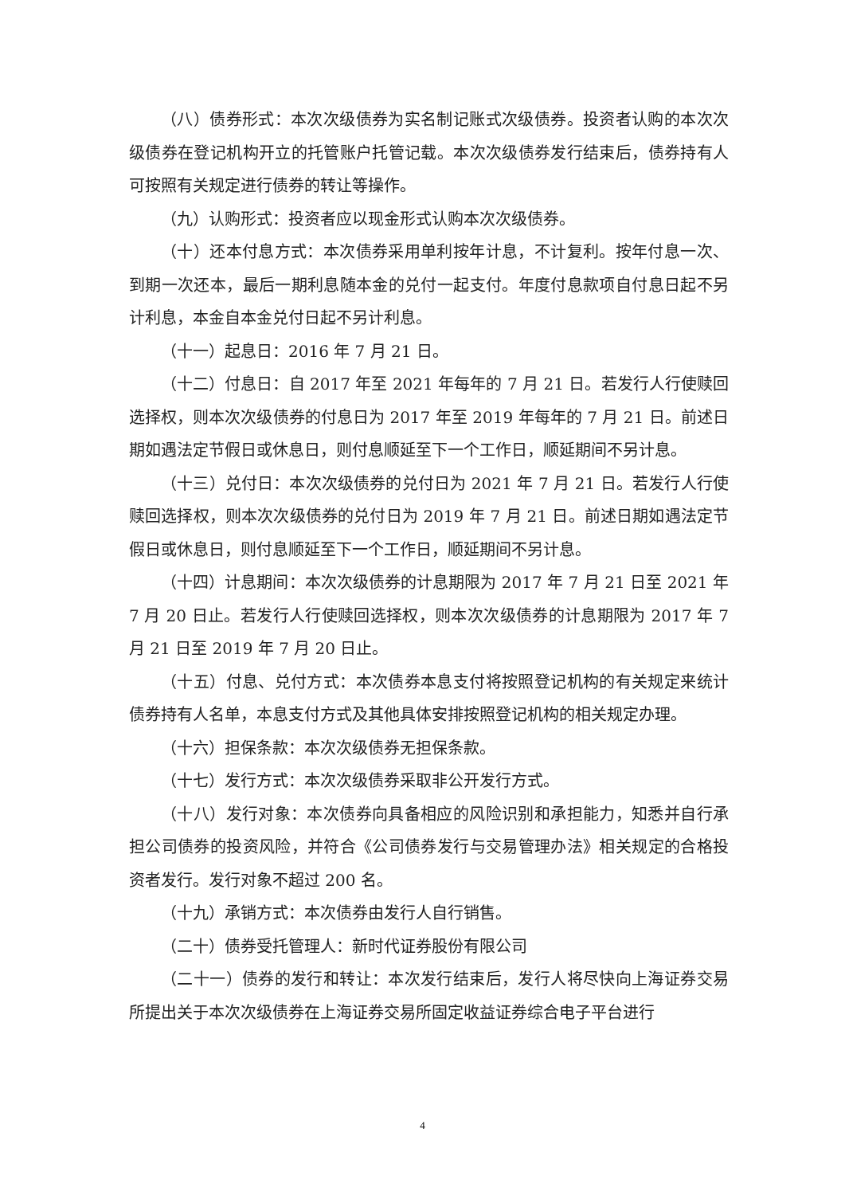（八）债券形式：本次次级债券为实名制记账式次级债券。投资者认购的本次次级债券在登记机构开立的托管账户托管记载。本次次级债券发行结束后，债券持有人可按照有关规定进行债券的转让等操作。
（九）认购形式：投资者应以现金形式认购本次次级债券。
（十）还本付息方式：本次债券采用单利按年计息，不计复利。按年付息一次、到期一次还本，最后一期利息随本金的兑付一起支付。年度付息款项自付息日起不另计利息，本金自本金兑付日起不另计利息。
（十一）起息日：2016 年 7 月 21 日。
（十二）付息日：自 2017 年至 2021 年每年的 7 月 21 日。若发行人行使赎回选择权，则本次次级债券的付息日为 2017 年至 2019 年每年的 7 月 21 日。前述日期如遇法定节假日或休息日，则付息顺延至下一个工作日，顺延期间不另计息。
（十三）兑付日：本次次级债券的兑付日为 2021 年 7 月 21 日。若发行人行使赎回选择权，则本次次级债券的兑付日为 2019 年 7 月 21 日。前述日期如遇法定节假日或休息日，则付息顺延至下一个工作日，顺延期间不另计息。
（十四）计息期间：本次次级债券的计息期限为 2017 年 7 月 21 日至 2021 年 7 月 20 日止。若发行人行使赎回选择权，则本次次级债券的计息期限为 2017 年 7 月 21 日至 2019 年 7 月 20 日止。
（十五）付息、兑付方式：本次债券本息支付将按照登记机构的有关规定来统计债券持有人名单，本息支付方式及其他具体安排按照登记机构的相关规定办理。
（十六）担保条款：本次次级债券无担保条款。
（十七）发行方式：本次次级债券采取非公开发行方式。
（十八）发行对象：本次债券向具备相应的风险识别和承担能力，知悉并自行承担公司债券的投资风险，并符合《公司债券发行与交易管理办法》相关规定的合格投资者发行。发行对象不超过 200 名。
（十九）承销方式：本次债券由发行人自行销售。
（二十）债券受托管理人：新时代证券股份有限公司
（二十一）债券的发行和转让：本次发行结束后，发行人将尽快向上海证券交易所提出关于本次次级债券在上海证券交易所固定收益证券综合电子平台进行
4